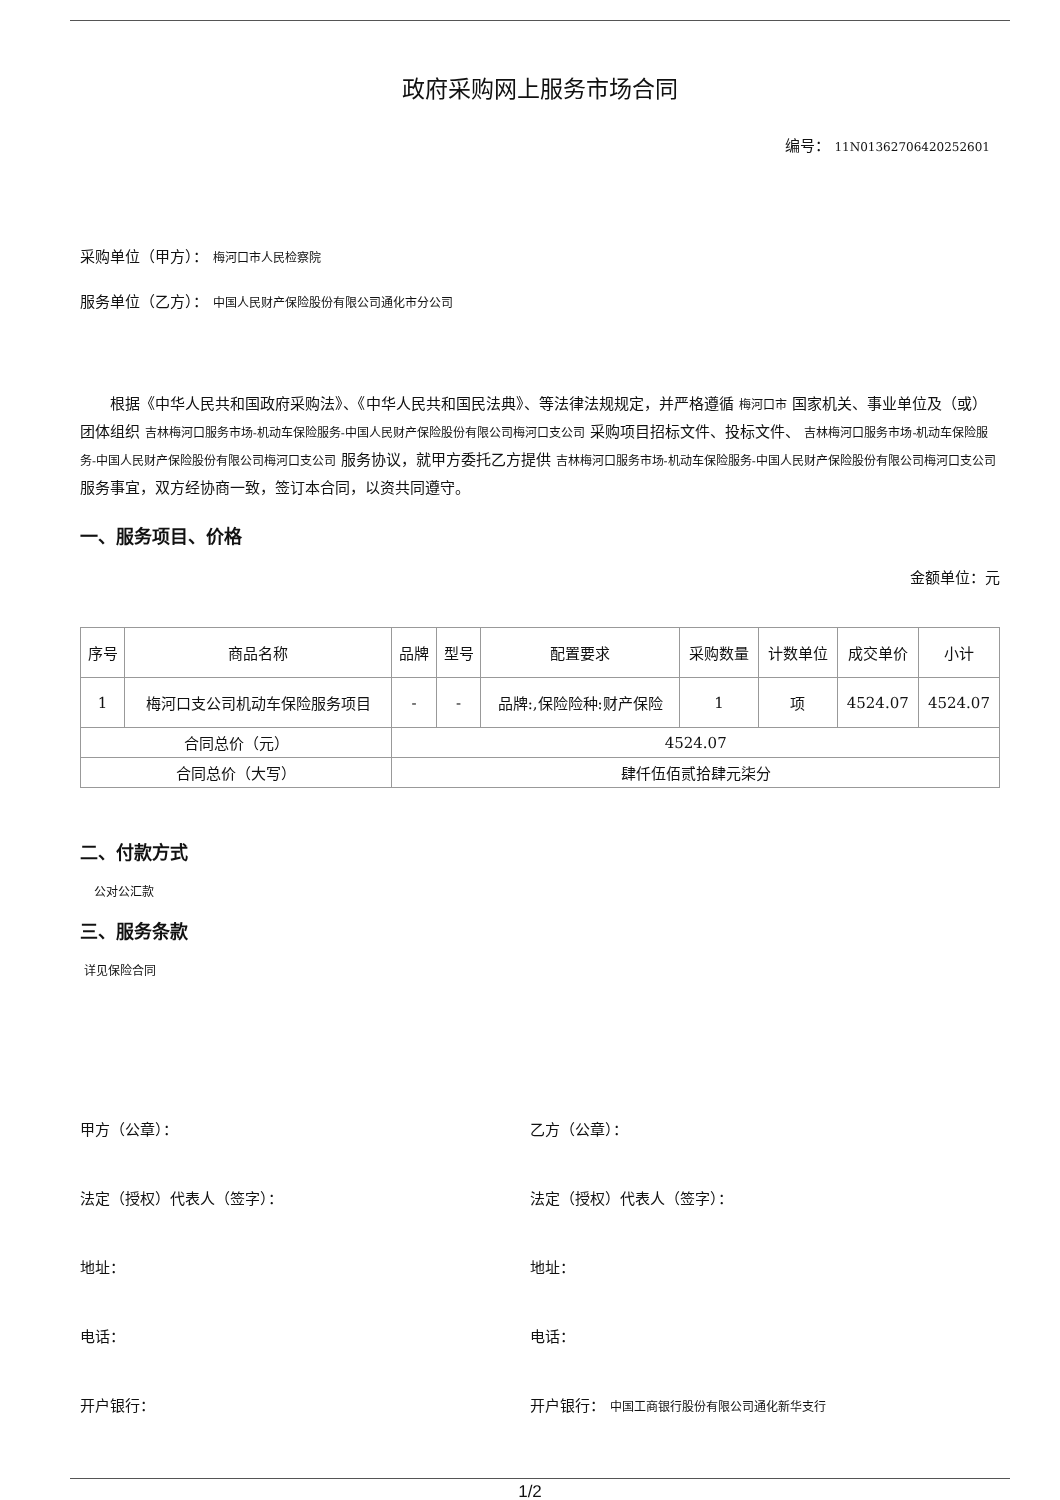政府采购网上服务市场合同
编号： 11N01362706420252601
采购单位（甲方）： 梅河口市人民检察院
服务单位（乙方）： 中国人民财产保险股份有限公司通化市分公司
根据《中华人民共和国政府采购法》、《中华人民共和国民法典》、等法律法规规定，并严格遵循 梅河口市 国家机关、事业单位及（或）团体组织 吉林梅河口服务市场-机动车保险服务-中国人民财产保险股份有限公司梅河口支公司 采购项目招标文件、投标文件、 吉林梅河口服务市场-机动车保险服务-中国人民财产保险股份有限公司梅河口支公司 服务协议，就甲方委托乙方提供 吉林梅河口服务市场-机动车保险服务-中国人民财产保险股份有限公司梅河口支公司 服务事宜，双方经协商一致，签订本合同，以资共同遵守。
一、服务项目、价格
金额单位：元
| 序号 | 商品名称 | 品牌 | 型号 | 配置要求 | 采购数量 | 计数单位 | 成交单价 | 小计 |
| --- | --- | --- | --- | --- | --- | --- | --- | --- |
| 1 | 梅河口支公司机动车保险服务项目 | - | - | 品牌:,保险险种:财产保险 | 1 | 项 | 4524.07 | 4524.07 |
| 合同总价（元） | | 4524.07 | | | | | | |
| 合同总价（大写） | | 肆仟伍佰贰拾肆元柒分 | | | | | | |
二、付款方式
公对公汇款
三、服务条款
详见保险合同
甲方（公章）： 乙方（公章）：
法定（授权）代表人（签字）： 法定（授权）代表人（签字）：
地址： 地址：
电话： 电话：
开户银行： 开户银行： 中国工商银行股份有限公司通化新华支行
1/2